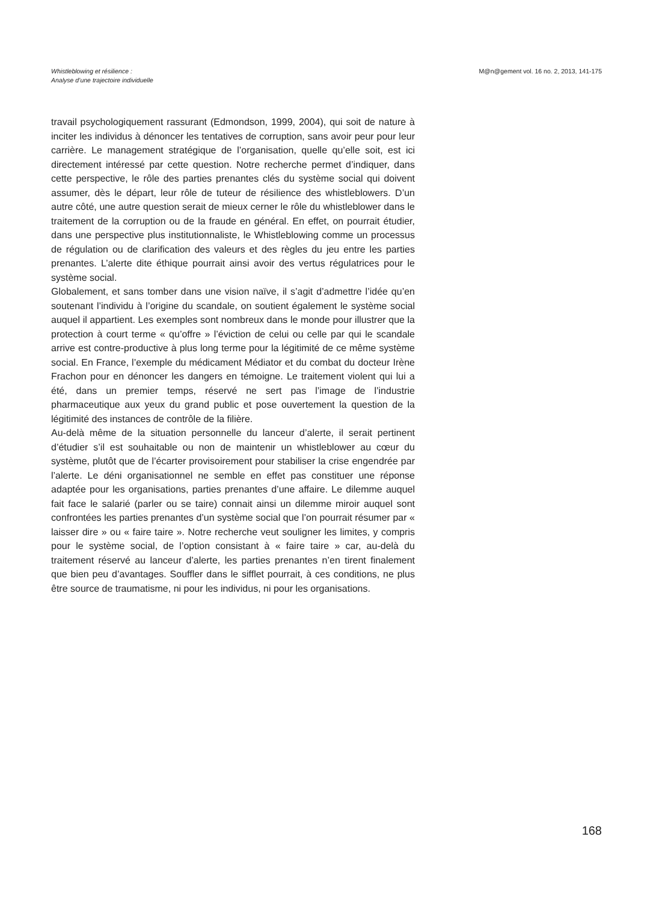Whistleblowing et résilience :
Analyse d’une trajectoire individuelle
M@n@gement vol. 16 no. 2, 2013, 141-175
travail psychologiquement rassurant (Edmondson, 1999, 2004), qui soit de nature à inciter les individus à dénoncer les tentatives de corruption, sans avoir peur pour leur carrière. Le management stratégique de l’organisation, quelle qu’elle soit, est ici directement intéressé par cette question. Notre recherche permet d’indiquer, dans cette perspective, le rôle des parties prenantes clés du système social qui doivent assumer, dès le départ, leur rôle de tuteur de résilience des whistleblowers. D’un autre côté, une autre question serait de mieux cerner le rôle du whistleblower dans le traitement de la corruption ou de la fraude en général. En effet, on pourrait étudier, dans une perspective plus institutionnaliste, le Whistleblowing comme un processus de régulation ou de clarification des valeurs et des règles du jeu entre les parties prenantes. L’alerte dite éthique pourrait ainsi avoir des vertus régulatrices pour le système social.
Globalement, et sans tomber dans une vision naïve, il s’agit d’admettre l’idée qu’en soutenant l’individu à l’origine du scandale, on soutient également le système social auquel il appartient. Les exemples sont nombreux dans le monde pour illustrer que la protection à court terme « qu’offre » l’éviction de celui ou celle par qui le scandale arrive est contre-productive à plus long terme pour la légitimité de ce même système social. En France, l’exemple du médicament Médiator et du combat du docteur Irène Frachon pour en dénoncer les dangers en témoigne. Le traitement violent qui lui a été, dans un premier temps, réservé ne sert pas l’image de l’industrie pharmaceutique aux yeux du grand public et pose ouvertement la question de la légitimité des instances de contrôle de la filière.
Au-delà même de la situation personnelle du lanceur d’alerte, il serait pertinent d’étudier s’il est souhaitable ou non de maintenir un whistleblower au cœur du système, plutôt que de l’écarter provisoirement pour stabiliser la crise engendrée par l’alerte. Le déni organisationnel ne semble en effet pas constituer une réponse adaptée pour les organisations, parties prenantes d’une affaire. Le dilemme auquel fait face le salarié (parler ou se taire) connait ainsi un dilemme miroir auquel sont confrontées les parties prenantes d’un système social que l’on pourrait résumer par « laisser dire » ou « faire taire ». Notre recherche veut souligner les limites, y compris pour le système social, de l’option consistant à « faire taire » car, au-delà du traitement réservé au lanceur d’alerte, les parties prenantes n’en tirent finalement que bien peu d’avantages. Souffler dans le sifflet pourrait, à ces conditions, ne plus être source de traumatisme, ni pour les individus, ni pour les organisations.
168